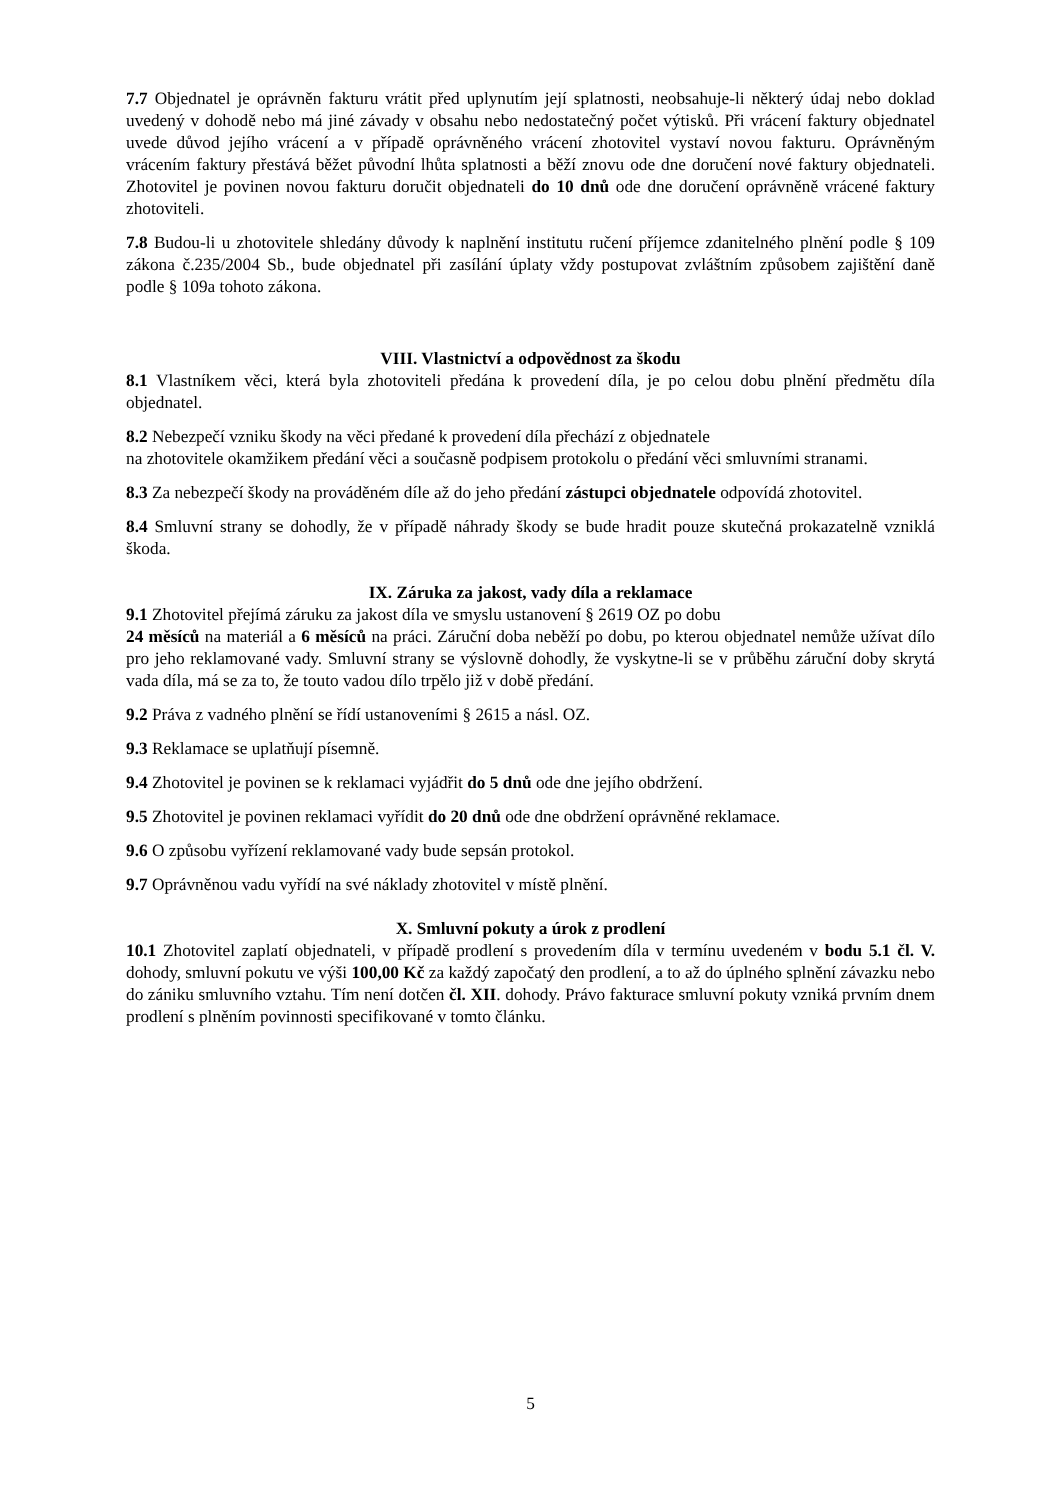7.7 Objednatel je oprávněn fakturu vrátit před uplynutím její splatnosti, neobsahuje-li některý údaj nebo doklad uvedený v dohodě nebo má jiné závady v obsahu nebo nedostatečný počet výtisků. Při vrácení faktury objednatel uvede důvod jejího vrácení a v případě oprávněného vrácení zhotovitel vystaví novou fakturu. Oprávněným vrácením faktury přestává běžet původní lhůta splatnosti a běží znovu ode dne doručení nové faktury objednateli. Zhotovitel je povinen novou fakturu doručit objednateli do 10 dnů ode dne doručení oprávněně vrácené faktury zhotoviteli.
7.8 Budou-li u zhotovitele shledány důvody k naplnění institutu ručení příjemce zdanitelného plnění podle § 109 zákona č.235/2004 Sb., bude objednatel při zasílání úplaty vždy postupovat zvláštním způsobem zajištění daně podle § 109a tohoto zákona.
VIII. Vlastnictví a odpovědnost za škodu
8.1 Vlastníkem věci, která byla zhotoviteli předána k provedení díla, je po celou dobu plnění předmětu díla objednatel.
8.2 Nebezpečí vzniku škody na věci předané k provedení díla přechází z objednatele
na zhotovitele okamžikem předání věci a současně podpisem protokolu o předání věci smluvními stranami.
8.3 Za nebezpečí škody na prováděném díle až do jeho předání zástupci objednatele odpovídá zhotovitel.
8.4 Smluvní strany se dohodly, že v případě náhrady škody se bude hradit pouze skutečná prokazatelně vzniklá škoda.
IX. Záruka za jakost, vady díla a reklamace
9.1 Zhotovitel přejímá záruku za jakost díla ve smyslu ustanovení § 2619 OZ po dobu
24 měsíců na materiál a 6 měsíců na práci. Záruční doba neběží po dobu, po kterou objednatel nemůže užívat dílo pro jeho reklamované vady. Smluvní strany se výslovně dohodly, že vyskytne-li se v průběhu záruční doby skrytá vada díla, má se za to, že touto vadou dílo trpělo již v době předání.
9.2 Práva z vadného plnění se řídí ustanoveními § 2615 a násl. OZ.
9.3 Reklamace se uplatňují písemně.
9.4 Zhotovitel je povinen se k reklamaci vyjádřit do 5 dnů ode dne jejího obdržení.
9.5 Zhotovitel je povinen reklamaci vyřídit do 20 dnů ode dne obdržení oprávněné reklamace.
9.6 O způsobu vyřízení reklamované vady bude sepsán protokol.
9.7 Oprávněnou vadu vyřídí na své náklady zhotovitel v místě plnění.
X. Smluvní pokuty a úrok z prodlení
10.1 Zhotovitel zaplatí objednateli, v případě prodlení s provedením díla v termínu uvedeném v bodu 5.1 čl. V. dohody, smluvní pokutu ve výši 100,00 Kč za každý započatý den prodlení, a to až do úplného splnění závazku nebo do zániku smluvního vztahu. Tím není dotčen čl. XII. dohody. Právo fakturace smluvní pokuty vzniká prvním dnem prodlení s plněním povinnosti specifikované v tomto článku.
5